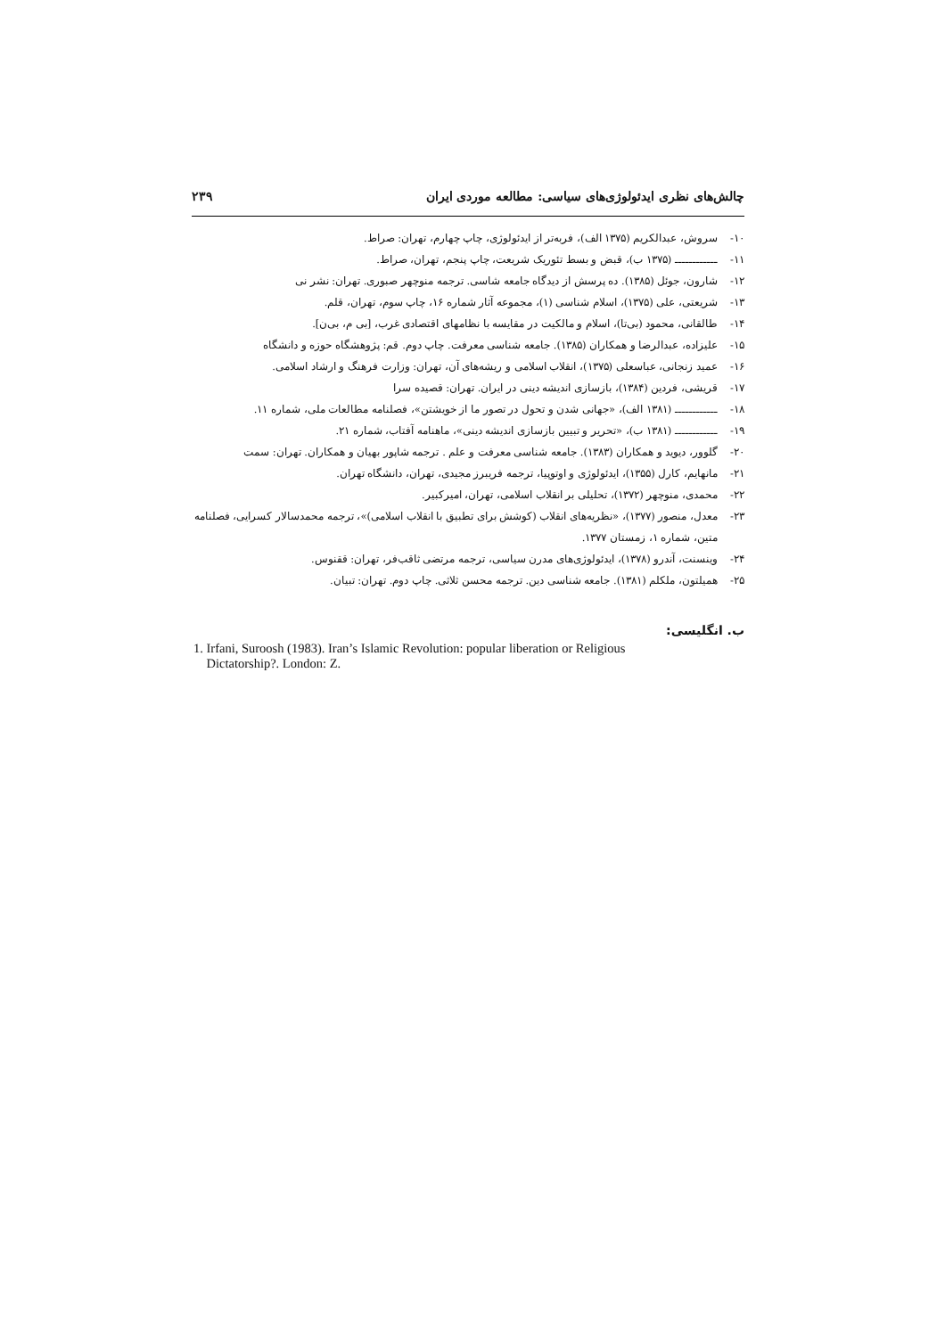چالش‌های نظری ایدئولوژی‌های سیاسی: مطالعه موردی ایران ۲۳۹
۱۰- سروش، عبدالکریم (۱۳۷۵ الف)، فربه‌تر از ایدئولوژی، چاپ چهارم، تهران: صراط.
۱۱- ــــــــــــ (۱۳۷۵ ب)، قبض و بسط تئوریک شریعت، چاپ پنجم، تهران، صراط.
۱۲- شارون، جوئل (۱۳۸۵). ده پرسش از دیدگاه جامعه شاسی. ترجمه منوچهر صبوری. تهران: نشر نی
۱۳- شریعتی، علی (۱۳۷۵)، اسلام شناسی (۱)، مجموعه آثار شماره ۱۶، چاپ سوم، تهران، قلم.
۱۴- طالقانی، محمود (بی‌تا)، اسلام و مالکیت در مقایسه با نظامهای اقتصادی غرب، [بی م، بی‌ن].
۱۵- علیزاده، عبدالرضا و همکاران (۱۳۸۵). جامعه شناسی معرفت. چاپ دوم. قم: پژوهشگاه حوزه و دانشگاه
۱۶- عمید زنجانی، عباسعلی (۱۳۷۵)، انقلاب اسلامی و ریشه‌های آن، تهران: وزارت فرهنگ و ارشاد اسلامی.
۱۷- قریشی، فردین (۱۳۸۴)، بازسازی اندیشه دینی در ایران. تهران: قصیده سرا
۱۸- ــــــــــــ (۱۳۸۱ الف)، «جهانی شدن و تحول در تصور ما از خویشتن»، فصلنامه مطالعات ملی، شماره ۱۱.
۱۹- ــــــــــــ (۱۳۸۱ ب)، «تحریر و تبیین بازسازی اندیشه دینی»، ماهنامه آفتاب، شماره ۲۱.
۲۰- گلوور، دیوید و همکاران (۱۳۸۳). جامعه شناسی معرفت و علم . ترجمه شاپور بهیان و همکاران. تهران: سمت
۲۱- مانهایم، کارل (۱۳۵۵)، ایدئولوژی و اوتوپیا، ترجمه فریبرز مجیدی، تهران، دانشگاه تهران.
۲۲- محمدی، منوچهر (۱۳۷۲)، تحلیلی بر انقلاب اسلامی، تهران، امیرکبیر.
۲۳- معدل، منصور (۱۳۷۷)، «نظریه‌های انقلاب (کوشش برای تطبیق با انقلاب اسلامی)»، ترجمه محمدسالار کسرایی، فصلنامه متین، شماره ۱، زمستان ۱۳۷۷.
۲۴- وینسنت، آندرو (۱۳۷۸)، ایدئولوژی‌های مدرن سیاسی، ترجمه مرتضی ثاقب‌فر، تهران: ققنوس.
۲۵- همیلتون، ملکلم (۱۳۸۱). جامعه شناسی دین. ترجمه محسن ثلاثی. چاپ دوم. تهران: تبیان.
ب. انگلیسی:
1. Irfani, Suroosh (1983). Iran’s Islamic Revolution: popular liberation or Religious
Dictatorship?. London: Z.